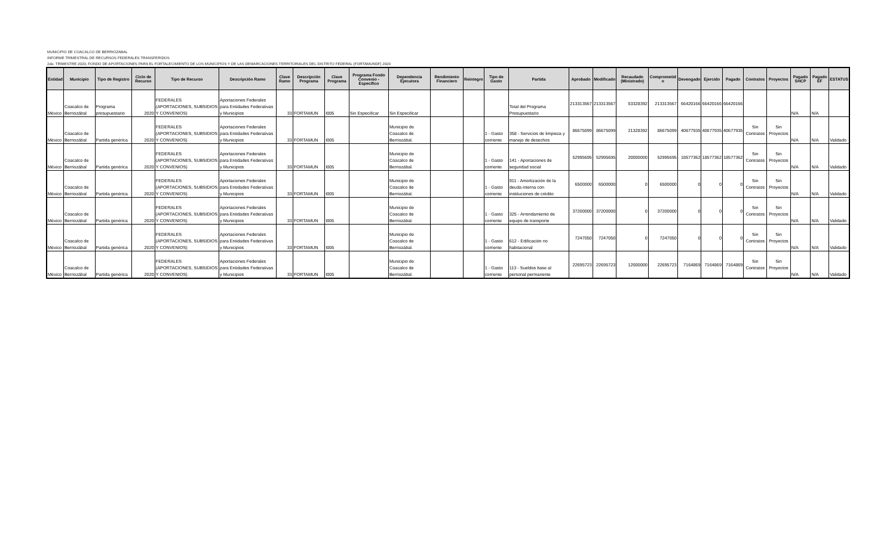MUNICIPIO DE COACALCO DE BERRIOZABAL
INFORME TRIMESTRAL DE RECURSOS FEDERALES TRANSFERIDOS
2do. TRIMESTRE 2020, FONDO DE APORTACIONES PARA EL FORTALECIMIENTO DE LOS MUNICIPIOS Y DE LAS DEMARCACIONES TERRITORIALES DEL DISTRITO FEDERAL (FORTAMUNDF) 2020
| Entidad | Municipio | Tipo de Registro | Ciclo de Recurso | Tipo de Recurso | Descripción Ramo | Clave Ramo | Descripción Programa | Clave Programa | Programa Fondo Convenio - Específico | Dependencia Ejecutora | Rendimiento Financiero | Reintegro | Tipo de Gasto | Partida | Aprobado | Modificado | Recaudado (Ministrado) | Comprometid o | Devengado | Ejercido | Pagado | Contratos | Proyectos | Pagado SHCP | Pagado EF | ESTATUS |
| --- | --- | --- | --- | --- | --- | --- | --- | --- | --- | --- | --- | --- | --- | --- | --- | --- | --- | --- | --- | --- | --- | --- | --- | --- | --- | --- |
| México | Coacalco de Berriozábal | Programa presupuestario | 2020 | FEDERALES (APORTACIONES, SUBSIDIOS Y CONVENIOS) | Aportaciones Federales para Entidades Federativas y Municipios | 33 | FORTAMUN | I005 | Sin Especificar | Sin Especificar | | | | Total del Programa Presupuestario | 213313567 | 213313567 | 53328392 | 213313567 | 66420166 | 66420166 | 66420166 | | | N/A | N/A | |
| México | Coacalco de Berriozábal | Partida genérica | 2020 | FEDERALES (APORTACIONES, SUBSIDIOS Y CONVENIOS) | Aportaciones Federales para Entidades Federativas y Municipios | 33 | FORTAMUN | I005 | | Municipio de Coacalco de Berriozábal. | | | 1 - Gasto corriente | 358 - Servicios de limpieza y manejo de desechos | 86675099 | 86675099 | 21328392 | 86675099 | 40677935 | 40677935 | 40677935 | Sin Contratos | Sin Proyectos | N/A | N/A | Validado |
| México | Coacalco de Berriozábal | Partida genérica | 2020 | FEDERALES (APORTACIONES, SUBSIDIOS Y CONVENIOS) | Aportaciones Federales para Entidades Federativas y Municipios | 33 | FORTAMUN | I005 | | Municipio de Coacalco de Berriozábal. | | | 1 - Gasto corriente | 141 - Aportaciones de seguridad social | 52995695 | 52995695 | 20000000 | 52995695 | 18577362 | 18577362 | 18577362 | Sin Contratos | Sin Proyectos | N/A | N/A | Validado |
| México | Coacalco de Berriozábal | Partida genérica | 2020 | FEDERALES (APORTACIONES, SUBSIDIOS Y CONVENIOS) | Aportaciones Federales para Entidades Federativas y Municipios | 33 | FORTAMUN | I005 | | Municipio de Coacalco de Berriozábal. | | | 1 - Gasto corriente | 911 - Amortización de la deuda interna con instituciones de crédito | 6500000 | 6500000 | 0 | 6500000 | 0 | 0 | 0 | Sin Contratos | Sin Proyectos | N/A | N/A | Validado |
| México | Coacalco de Berriozábal | Partida genérica | 2020 | FEDERALES (APORTACIONES, SUBSIDIOS Y CONVENIOS) | Aportaciones Federales para Entidades Federativas y Municipios | 33 | FORTAMUN | I005 | | Municipio de Coacalco de Berriozábal. | | | 1 - Gasto corriente | 325 - Arrendamiento de equipo de transporte | 37200000 | 37200000 | 0 | 37200000 | 0 | 0 | 0 | Sin Contratos | Sin Proyectos | N/A | N/A | Validado |
| México | Coacalco de Berriozábal | Partida genérica | 2020 | FEDERALES (APORTACIONES, SUBSIDIOS Y CONVENIOS) | Aportaciones Federales para Entidades Federativas y Municipios | 33 | FORTAMUN | I005 | | Municipio de Coacalco de Berriozábal. | | | 1 - Gasto corriente | 612 - Edificación no habitacional | 7247050 | 7247050 | 0 | 7247050 | 0 | 0 | 0 | Sin Contratos | Sin Proyectos | N/A | N/A | Validado |
| México | Coacalco de Berriozábal | Partida genérica | 2020 | FEDERALES (APORTACIONES, SUBSIDIOS Y CONVENIOS) | Aportaciones Federales para Entidades Federativas y Municipios | 33 | FORTAMUN | I005 | | Municipio de Coacalco de Berriozábal. | | | 1 - Gasto corriente | 113 - Sueldos base al personal permanente | 22695723 | 22695723 | 12000000 | 22695723 | 7164869 | 7164869 | 7164869 | Sin Contratos | Sin Proyectos | N/A | N/A | Validado |